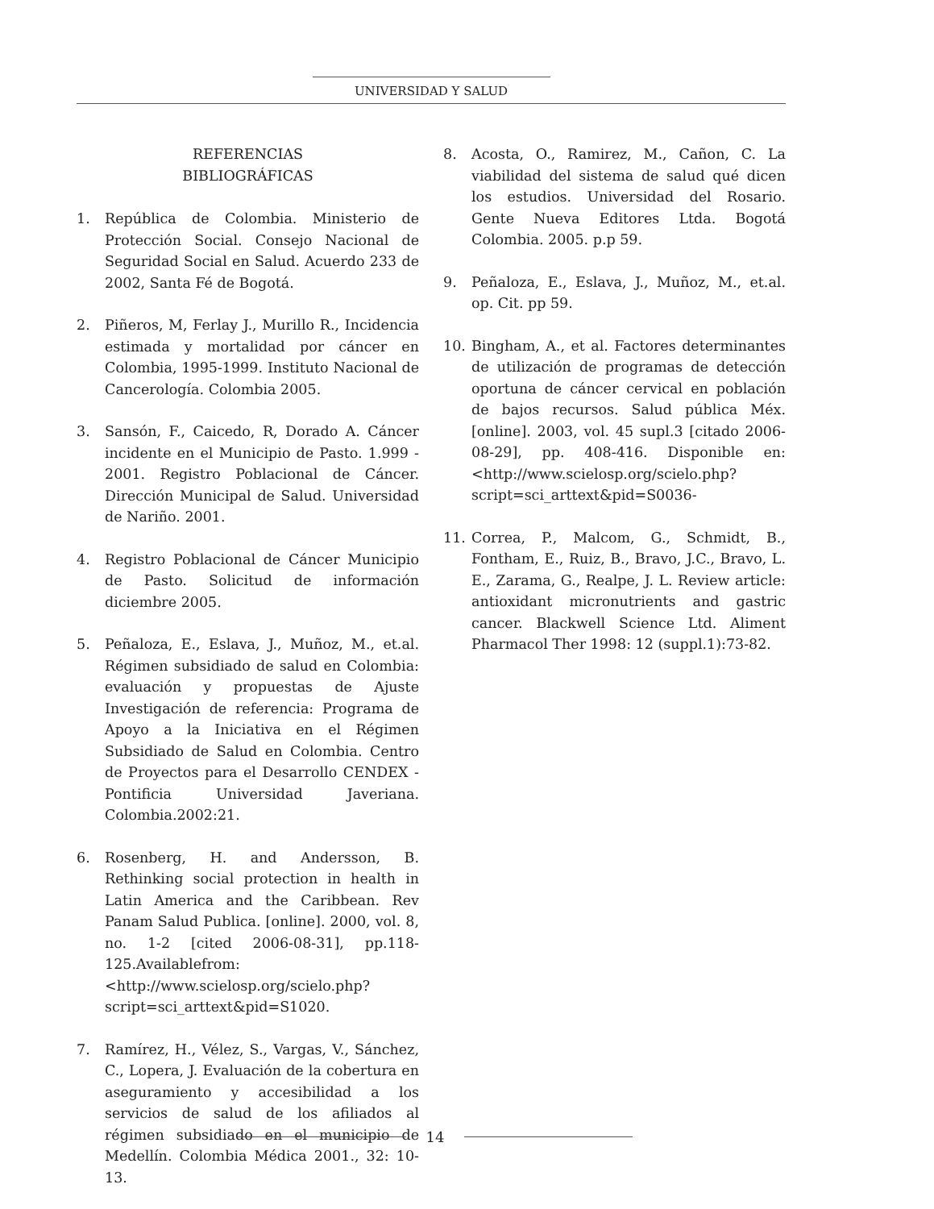UNIVERSIDAD Y SALUD
REFERENCIAS
BIBLIOGRÁFICAS
1. República de Colombia. Ministerio de Protección Social. Consejo Nacional de Seguridad Social en Salud. Acuerdo 233 de 2002, Santa Fé de Bogotá.
2. Piñeros, M, Ferlay J., Murillo R., Incidencia estimada y mortalidad por cáncer en Colombia, 1995-1999. Instituto Nacional de Cancerología. Colombia 2005.
3. Sansón, F., Caicedo, R, Dorado A. Cáncer incidente en el Municipio de Pasto. 1.999 - 2001. Registro Poblacional de Cáncer. Dirección Municipal de Salud. Universidad de Nariño. 2001.
4. Registro Poblacional de Cáncer Municipio de Pasto. Solicitud de información diciembre 2005.
5. Peñaloza, E., Eslava, J., Muñoz, M., et.al. Régimen subsidiado de salud en Colombia: evaluación y propuestas de Ajuste Investigación de referencia: Programa de Apoyo a la Iniciativa en el Régimen Subsidiado de Salud en Colombia. Centro de Proyectos para el Desarrollo CENDEX - Pontificia Universidad Javeriana. Colombia.2002:21.
6. Rosenberg, H. and Andersson, B. Rethinking social protection in health in Latin America and the Caribbean. Rev Panam Salud Publica. [online]. 2000, vol. 8, no. 1-2 [cited 2006-08-31], pp.118-125.Availablefrom: <http://www.scielosp.org/scielo.php?script=sci_arttext&pid=S1020.
7. Ramírez, H., Vélez, S., Vargas, V., Sánchez, C., Lopera, J. Evaluación de la cobertura en aseguramiento y accesibilidad a los servicios de salud de los afiliados al régimen subsidiado en el municipio de Medellín. Colombia Médica 2001., 32: 10-13.
8. Acosta, O., Ramirez, M., Cañon, C. La viabilidad del sistema de salud qué dicen los estudios. Universidad del Rosario. Gente Nueva Editores Ltda. Bogotá Colombia. 2005. p.p 59.
9. Peñaloza, E., Eslava, J., Muñoz, M., et.al. op. Cit. pp 59.
10. Bingham, A., et al. Factores determinantes de utilización de programas de detección oportuna de cáncer cervical en población de bajos recursos. Salud pública Méx. [online]. 2003, vol. 45 supl.3 [citado 2006-08-29], pp. 408-416. Disponible en: <http://www.scielosp.org/scielo.php?script=sci_arttext&pid=S0036-
11. Correa, P., Malcom, G., Schmidt, B., Fontham, E., Ruiz, B., Bravo, J.C., Bravo, L. E., Zarama, G., Realpe, J. L. Review article: antioxidant micronutrients and gastric cancer. Blackwell Science Ltd. Aliment Pharmacol Ther 1998: 12 (suppl.1):73-82.
14